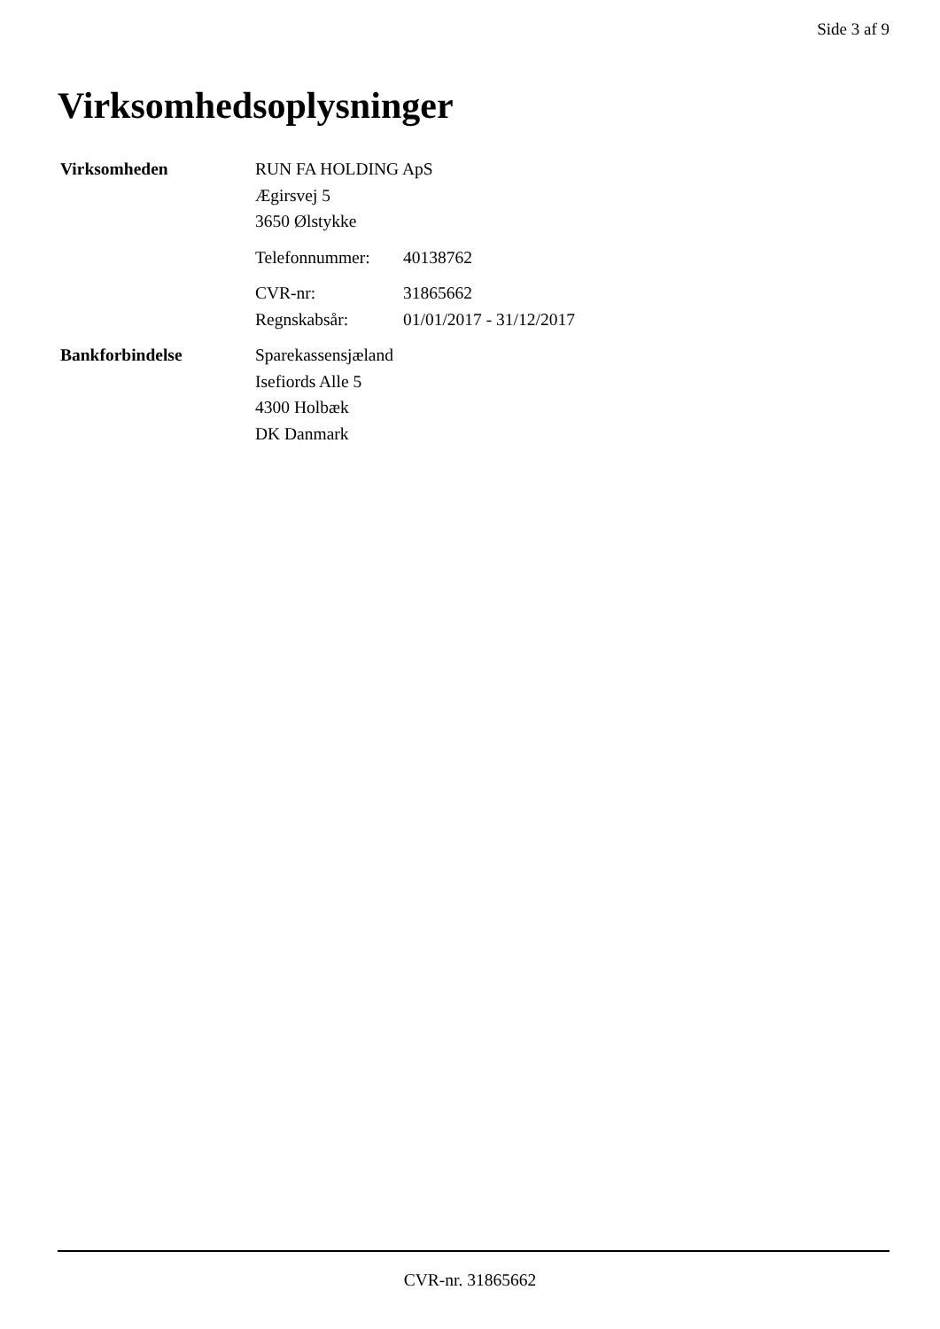Side 3 af 9
Virksomhedsoplysninger
Virksomheden RUN FA HOLDING ApS
Ægirsvej 5
3650 Ølstykke
Telefonnummer: 40138762
CVR-nr: 31865662
Regnskabsår: 01/01/2017 - 31/12/2017
Bankforbindelse Sparekassensjæland
Isefiords Alle 5
4300 Holbæk
DK Danmark
CVR-nr. 31865662